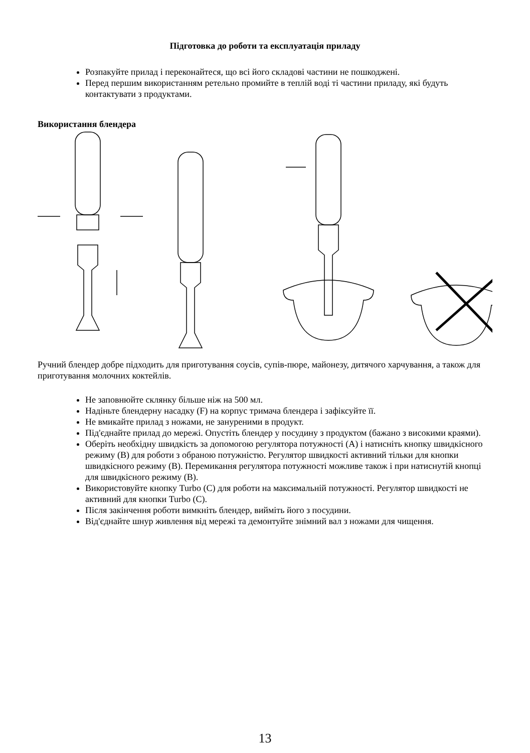Підготовка до роботи та експлуатація приладу
Розпакуйте прилад і переконайтеся, що всі його складові частини не пошкоджені.
Перед першим використанням ретельно промийте в теплій воді ті частини приладу, які будуть контактувати з продуктами.
Використання блендера
Ручний блендер добре підходить для приготування соусів, супів-пюре, майонезу, дитячого харчування, а також для приготування молочних коктейлів.
Не заповнюйте склянку більше ніж на 500 мл.
Надіньте блендерну насадку (F) на корпус тримача блендера і зафіксуйте її.
Не вмикайте прилад з ножами, не зануреними в продукт.
Під'єднайте прилад до мережі. Опустіть блендер у посудину з продуктом (бажано з високими краями).
Оберіть необхідну швидкість за допомогою регулятора потужності (А) і натисніть кнопку швидкісного режиму (В) для роботи з обраною потужністю. Регулятор швидкості активний тільки для кнопки швидкісного режиму (В). Перемикання регулятора потужності можливе також і при натиснутій кнопці для швидкісного режиму (В).
Використовуйте кнопку Turbo (C) для роботи на максимальній потужності. Регулятор швидкості не активний для кнопки Turbo (C).
Після закінчення роботи вимкніть блендер, вийміть його з посудини.
Від'єднайте шнур живлення від мережі та демонтуйте знімний вал з ножами для чищення.
13